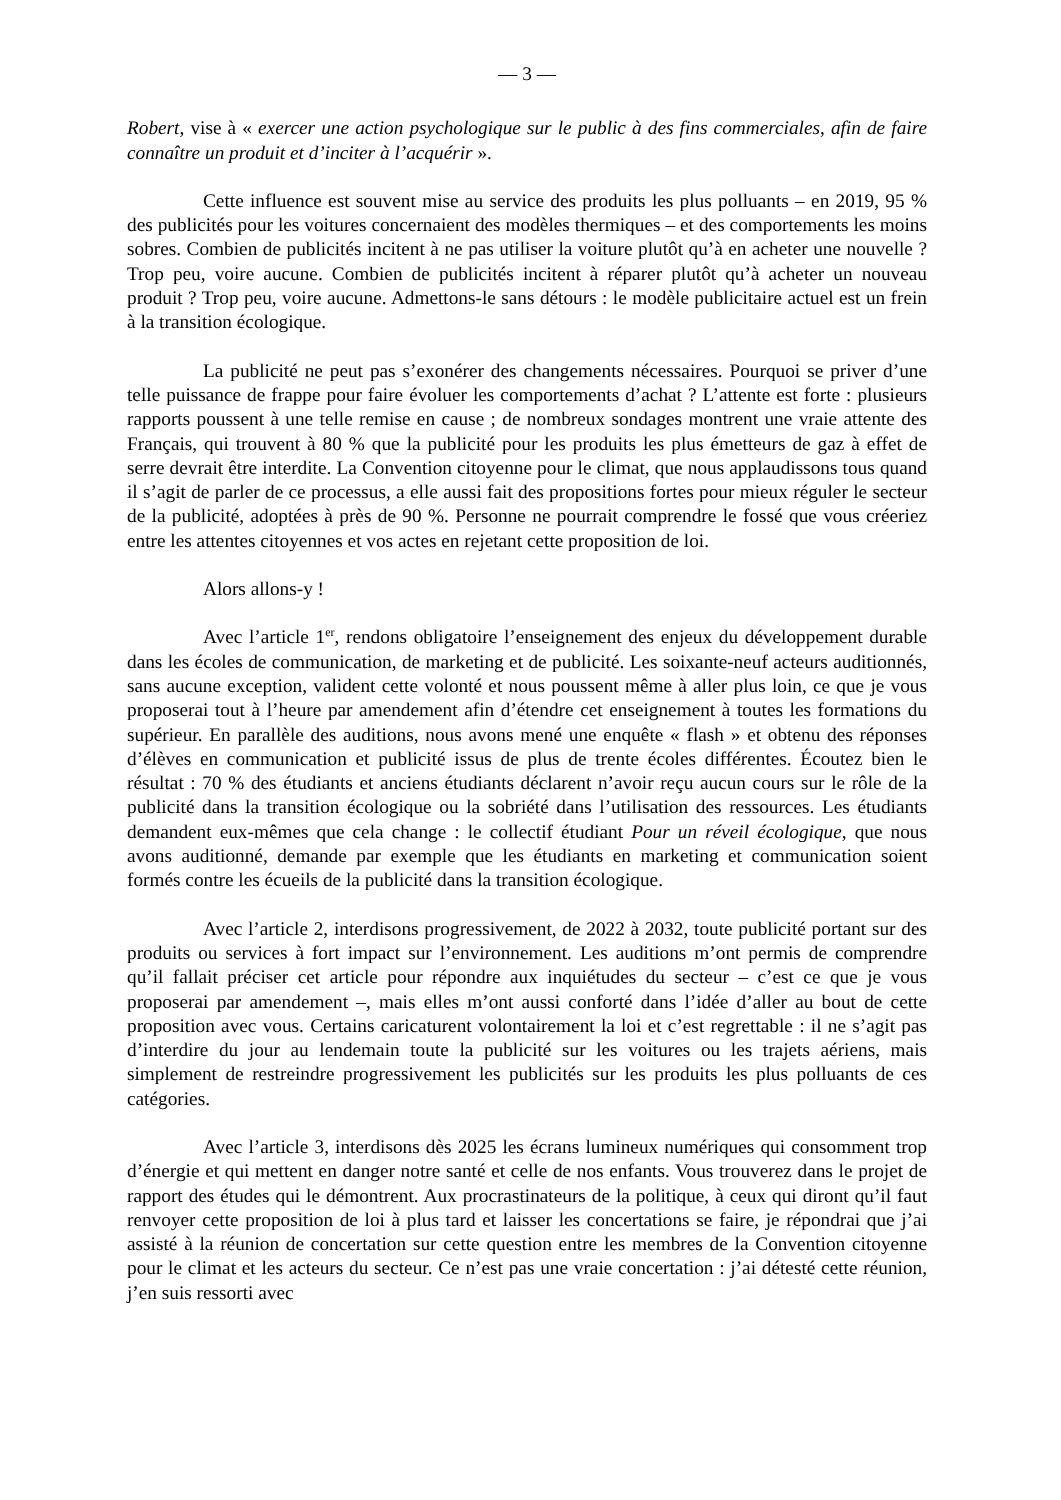— 3 —
Robert, vise à « exercer une action psychologique sur le public à des fins commerciales, afin de faire connaître un produit et d’inciter à l’acquérir ».
Cette influence est souvent mise au service des produits les plus polluants – en 2019, 95 % des publicités pour les voitures concernaient des modèles thermiques – et des comportements les moins sobres. Combien de publicités incitent à ne pas utiliser la voiture plutôt qu’à en acheter une nouvelle ? Trop peu, voire aucune. Combien de publicités incitent à réparer plutôt qu’à acheter un nouveau produit ? Trop peu, voire aucune. Admettons-le sans détours : le modèle publicitaire actuel est un frein à la transition écologique.
La publicité ne peut pas s’exonérer des changements nécessaires. Pourquoi se priver d’une telle puissance de frappe pour faire évoluer les comportements d’achat ? L’attente est forte : plusieurs rapports poussent à une telle remise en cause ; de nombreux sondages montrent une vraie attente des Français, qui trouvent à 80 % que la publicité pour les produits les plus émetteurs de gaz à effet de serre devrait être interdite. La Convention citoyenne pour le climat, que nous applaudissons tous quand il s’agit de parler de ce processus, a elle aussi fait des propositions fortes pour mieux réguler le secteur de la publicité, adoptées à près de 90 %. Personne ne pourrait comprendre le fossé que vous créeriez entre les attentes citoyennes et vos actes en rejetant cette proposition de loi.
Alors allons-y !
Avec l’article 1<sup>er</sup>, rendons obligatoire l’enseignement des enjeux du développement durable dans les écoles de communication, de marketing et de publicité. Les soixante-neuf acteurs auditionnés, sans aucune exception, valident cette volonté et nous poussent même à aller plus loin, ce que je vous proposerai tout à l’heure par amendement afin d’étendre cet enseignement à toutes les formations du supérieur. En parallèle des auditions, nous avons mené une enquête « flash » et obtenu des réponses d’élèves en communication et publicité issus de plus de trente écoles différentes. Écoutez bien le résultat : 70 % des étudiants et anciens étudiants déclarent n’avoir reçu aucun cours sur le rôle de la publicité dans la transition écologique ou la sobriété dans l’utilisation des ressources. Les étudiants demandent eux-mêmes que cela change : le collectif étudiant Pour un réveil écologique, que nous avons auditionné, demande par exemple que les étudiants en marketing et communication soient formés contre les écueils de la publicité dans la transition écologique.
Avec l’article 2, interdisons progressivement, de 2022 à 2032, toute publicité portant sur des produits ou services à fort impact sur l’environnement. Les auditions m’ont permis de comprendre qu’il fallait préciser cet article pour répondre aux inquiétudes du secteur – c’est ce que je vous proposerai par amendement –, mais elles m’ont aussi conforté dans l’idée d’aller au bout de cette proposition avec vous. Certains caricaturent volontairement la loi et c’est regrettable : il ne s’agit pas d’interdire du jour au lendemain toute la publicité sur les voitures ou les trajets aériens, mais simplement de restreindre progressivement les publicités sur les produits les plus polluants de ces catégories.
Avec l’article 3, interdisons dès 2025 les écrans lumineux numériques qui consomment trop d’énergie et qui mettent en danger notre santé et celle de nos enfants. Vous trouverez dans le projet de rapport des études qui le démontrent. Aux procrastinateurs de la politique, à ceux qui diront qu’il faut renvoyer cette proposition de loi à plus tard et laisser les concertations se faire, je répondrai que j’ai assisté à la réunion de concertation sur cette question entre les membres de la Convention citoyenne pour le climat et les acteurs du secteur. Ce n’est pas une vraie concertation : j’ai détesté cette réunion, j’en suis ressorti avec